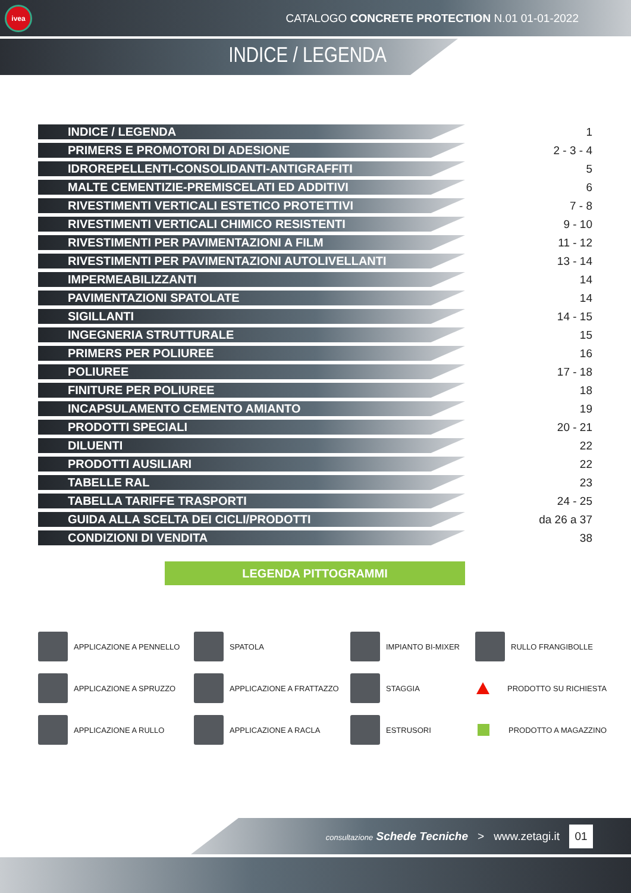ivea
CATALOGO CONCRETE PROTECTION N.01 01-01-2022
INDICE / LEGENDA
| INDICE / LEGENDA | 1 |
| PRIMERS E PROMOTORI DI ADESIONE | 2 - 3 - 4 |
| IDROREPELLENTI-CONSOLIDANTI-ANTIGRAFFITI | 5 |
| MALTE CEMENTIZIE-PREMISCELATI ED ADDITIVI | 6 |
| RIVESTIMENTI VERTICALI ESTETICO PROTETTIVI | 7 - 8 |
| RIVESTIMENTI VERTICALI CHIMICO RESISTENTI | 9 - 10 |
| RIVESTIMENTI PER PAVIMENTAZIONI A FILM | 11 - 12 |
| RIVESTIMENTI PER PAVIMENTAZIONI AUTOLIVELLANTI | 13 - 14 |
| IMPERMEABILIZZANTI | 14 |
| PAVIMENTAZIONI SPATOLATE | 14 |
| SIGILLANTI | 14 - 15 |
| INGEGNERIA STRUTTURALE | 15 |
| PRIMERS PER POLIUREE | 16 |
| POLIUREE | 17 - 18 |
| FINITURE PER POLIUREE | 18 |
| INCAPSULAMENTO CEMENTO AMIANTO | 19 |
| PRODOTTI SPECIALI | 20 - 21 |
| DILUENTI | 22 |
| PRODOTTI AUSILIARI | 22 |
| TABELLE RAL | 23 |
| TABELLA TARIFFE TRASPORTI | 24 - 25 |
| GUIDA ALLA SCELTA DEI CICLI/PRODOTTI | da 26 a 37 |
| CONDIZIONI DI VENDITA | 38 |
LEGENDA PITTOGRAMMI
APPLICAZIONE A PENNELLO
SPATOLA
IMPIANTO BI-MIXER
RULLO FRANGIBOLLE
APPLICAZIONE A SPRUZZO
APPLICAZIONE A FRATTAZZO
STAGGIA
PRODOTTO SU RICHIESTA
APPLICAZIONE A RULLO
APPLICAZIONE A RACLA
ESTRUSORI
PRODOTTO A MAGAZZINO
consultazione Schede Tecniche > www.zetagi.it 01